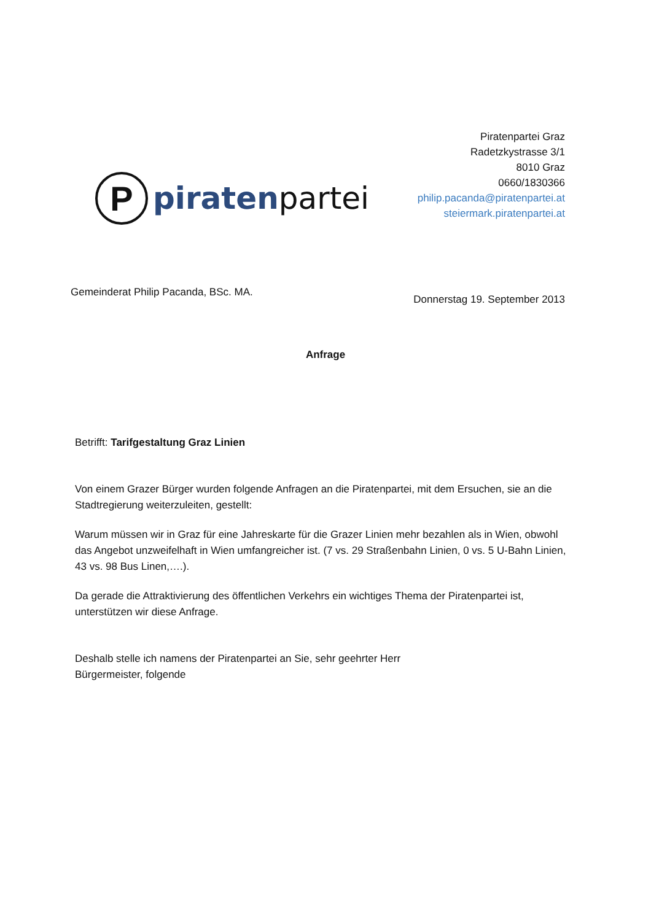P
piratenpartei
Piratenpartei Graz
Radetzkystrasse 3/1
8010 Graz
0660/1830366
philip.pacanda@piratenpartei.at
steiermark.piratenpartei.at
Gemeinderat Philip Pacanda, BSc. MA.
Donnerstag 19. September 2013
Anfrage
Betrifft: Tarifgestaltung Graz Linien
Von einem Grazer Bürger wurden folgende Anfragen an die Piratenpartei, mit dem Ersuchen, sie an die Stadtregierung weiterzuleiten, gestellt:
Warum müssen wir in Graz für eine Jahreskarte für die Grazer Linien mehr bezahlen als in Wien, obwohl das Angebot unzweifelhaft in Wien umfangreicher ist. (7 vs. 29 Straßenbahn Linien, 0 vs. 5 U-Bahn Linien, 43 vs. 98 Bus Linen,….).
Da gerade die Attraktivierung des öffentlichen Verkehrs ein wichtiges Thema der Piratenpartei ist, unterstützen wir diese Anfrage.
Deshalb stelle ich namens der Piratenpartei an Sie, sehr geehrter Herr
Bürgermeister, folgende